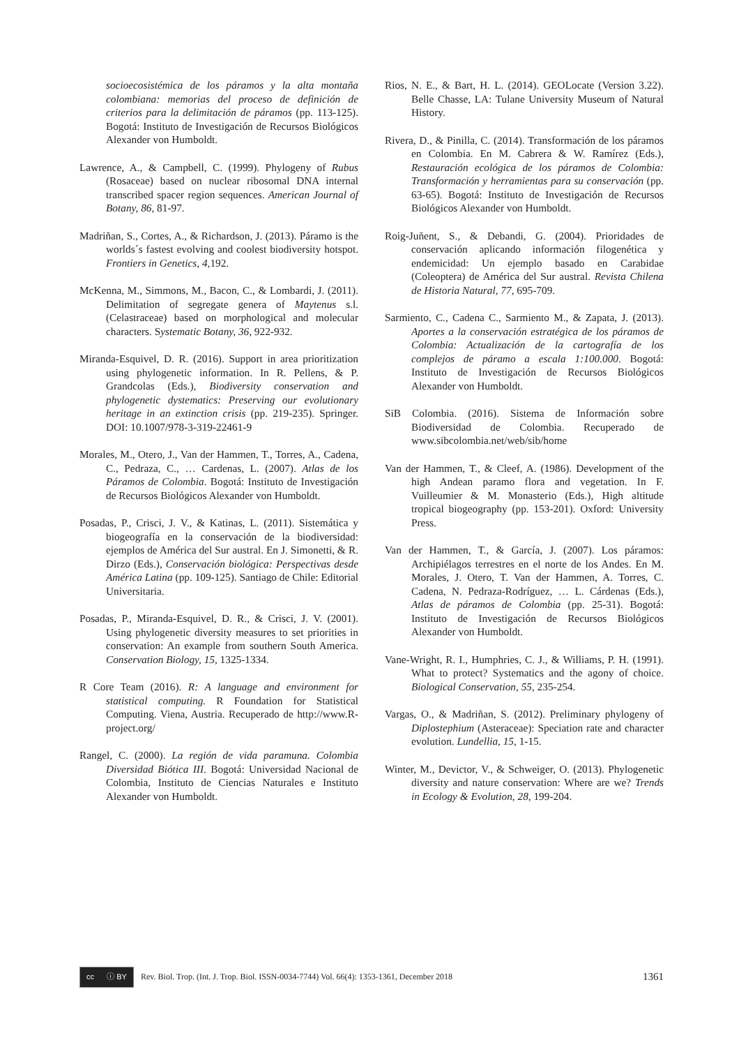socioecosistémica de los páramos y la alta montaña colombiana: memorias del proceso de definición de criterios para la delimitación de páramos (pp. 113-125). Bogotá: Instituto de Investigación de Recursos Biológicos Alexander von Humboldt.
Lawrence, A., & Campbell, C. (1999). Phylogeny of Rubus (Rosaceae) based on nuclear ribosomal DNA internal transcribed spacer region sequences. American Journal of Botany, 86, 81-97.
Madriñan, S., Cortes, A., & Richardson, J. (2013). Páramo is the worlds´s fastest evolving and coolest biodiversity hotspot. Frontiers in Genetics, 4,192.
McKenna, M., Simmons, M., Bacon, C., & Lombardi, J. (2011). Delimitation of segregate genera of Maytenus s.l. (Celastraceae) based on morphological and molecular characters. Systematic Botany, 36, 922-932.
Miranda-Esquivel, D. R. (2016). Support in area prioritization using phylogenetic information. In R. Pellens, & P. Grandcolas (Eds.), Biodiversity conservation and phylogenetic dystematics: Preserving our evolutionary heritage in an extinction crisis (pp. 219-235). Springer. DOI: 10.1007/978-3-319-22461-9
Morales, M., Otero, J., Van der Hammen, T., Torres, A., Cadena, C., Pedraza, C., … Cardenas, L. (2007). Atlas de los Páramos de Colombia. Bogotá: Instituto de Investigación de Recursos Biológicos Alexander von Humboldt.
Posadas, P., Crisci, J. V., & Katinas, L. (2011). Sistemática y biogeografía en la conservación de la biodiversidad: ejemplos de América del Sur austral. En J. Simonetti, & R. Dirzo (Eds.), Conservación biológica: Perspectivas desde América Latina (pp. 109-125). Santiago de Chile: Editorial Universitaria.
Posadas, P., Miranda-Esquivel, D. R., & Crisci, J. V. (2001). Using phylogenetic diversity measures to set priorities in conservation: An example from southern South America. Conservation Biology, 15, 1325-1334.
R Core Team (2016). R: A language and environment for statistical computing. R Foundation for Statistical Computing. Viena, Austria. Recuperado de http://www.R-project.org/
Rangel, C. (2000). La región de vida paramuna. Colombia Diversidad Biótica III. Bogotá: Universidad Nacional de Colombia, Instituto de Ciencias Naturales e Instituto Alexander von Humboldt.
Rios, N. E., & Bart, H. L. (2014). GEOLocate (Version 3.22). Belle Chasse, LA: Tulane University Museum of Natural History.
Rivera, D., & Pinilla, C. (2014). Transformación de los páramos en Colombia. En M. Cabrera & W. Ramírez (Eds.), Restauración ecológica de los páramos de Colombia: Transformación y herramientas para su conservación (pp. 63-65). Bogotá: Instituto de Investigación de Recursos Biológicos Alexander von Humboldt.
Roig-Juñent, S., & Debandi, G. (2004). Prioridades de conservación aplicando información filogenética y endemicidad: Un ejemplo basado en Carabidae (Coleoptera) de América del Sur austral. Revista Chilena de Historia Natural, 77, 695-709.
Sarmiento, C., Cadena C., Sarmiento M., & Zapata, J. (2013). Aportes a la conservación estratégica de los páramos de Colombia: Actualización de la cartografía de los complejos de páramo a escala 1:100.000. Bogotá: Instituto de Investigación de Recursos Biológicos Alexander von Humboldt.
SiB Colombia. (2016). Sistema de Información sobre Biodiversidad de Colombia. Recuperado de www.sibcolombia.net/web/sib/home
Van der Hammen, T., & Cleef, A. (1986). Development of the high Andean paramo flora and vegetation. In F. Vuilleumier & M. Monasterio (Eds.), High altitude tropical biogeography (pp. 153-201). Oxford: University Press.
Van der Hammen, T., & García, J. (2007). Los páramos: Archipiélagos terrestres en el norte de los Andes. En M. Morales, J. Otero, T. Van der Hammen, A. Torres, C. Cadena, N. Pedraza-Rodríguez, … L. Cárdenas (Eds.), Atlas de páramos de Colombia (pp. 25-31). Bogotá: Instituto de Investigación de Recursos Biológicos Alexander von Humboldt.
Vane-Wright, R. I., Humphries, C. J., & Williams, P. H. (1991). What to protect? Systematics and the agony of choice. Biological Conservation, 55, 235-254.
Vargas, O., & Madriñan, S. (2012). Preliminary phylogeny of Diplostephium (Asteraceae): Speciation rate and character evolution. Lundellia, 15, 1-15.
Winter, M., Devictor, V., & Schweiger, O. (2013). Phylogenetic diversity and nature conservation: Where are we? Trends in Ecology & Evolution, 28, 199-204.
cc ⓘ BY
Rev. Biol. Trop. (Int. J. Trop. Biol. ISSN-0034-7744) Vol. 66(4): 1353-1361, December 2018 1361